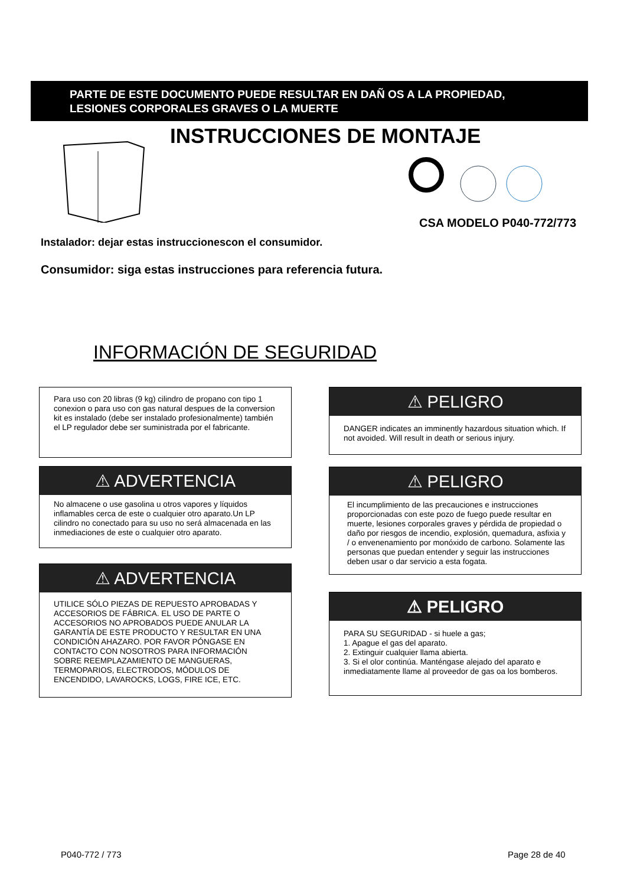PARTE DE ESTE DOCUMENTO PUEDE RESULTAR EN DAÑ OS A LA PROPIEDAD,
LESIONES CORPORALES GRAVES O LA MUERTE
INSTRUCCIONES DE MONTAJE
CSA MODELO P040-772/773
Instalador: dejar estas instruccionescon el consumidor.
Consumidor: siga estas instrucciones para referencia futura.
INFORMACIÓN DE SEGURIDAD
Para uso con 20 libras (9 kg) cilindro de propano con tipo 1 conexion o para uso con gas natural despues de la conversion kit es instalado (debe ser instalado profesionalmente) también el LP regulador debe ser suministrada por el fabricante.
⚠ ADVERTENCIA
No almacene o use gasolina u otros vapores y líquidos inflamables cerca de este o cualquier otro aparato.Un LP cilindro no conectado para su uso no será almacenada en las inmediaciones de este o cualquier otro aparato.
⚠ ADVERTENCIA
UTILICE SÓLO PIEZAS DE REPUESTO APROBADAS Y ACCESORIOS DE FÁBRICA. EL USO DE PARTE O ACCESORIOS NO APROBADOS PUEDE ANULAR LA GARANTÍA DE ESTE PRODUCTO Y RESULTAR EN UNA CONDICIÓN AHAZARO. POR FAVOR PÓNGASE EN CONTACTO CON NOSOTROS PARA INFORMACIÓN SOBRE REEMPLAZAMIENTO DE MANGUERAS, TERMOPARIOS, ELECTRODOS, MÓDULOS DE ENCENDIDO, LAVAROCKS, LOGS, FIRE ICE, ETC.
⚠ PELIGRO
DANGER indicates an imminently hazardous situation which. If not avoided. Will result in death or serious injury.
⚠ PELIGRO
El incumplimiento de las precauciones e instrucciones proporcionadas con este pozo de fuego puede resultar en muerte, lesiones corporales graves y pérdida de propiedad o daño por riesgos de incendio, explosión, quemadura, asfixia y / o envenenamiento por monóxido de carbono. Solamente las personas que puedan entender y seguir las instrucciones deben usar o dar servicio a esta fogata.
⚠ PELIGRO
PARA SU SEGURIDAD - si huele a gas;
1. Apague el gas del aparato.
2. Extinguir cualquier llama abierta.
3. Si el olor continúa. Manténgase alejado del aparato e inmediatamente llame al proveedor de gas oa los bomberos.
P040-772 / 773 Page 28 de 40